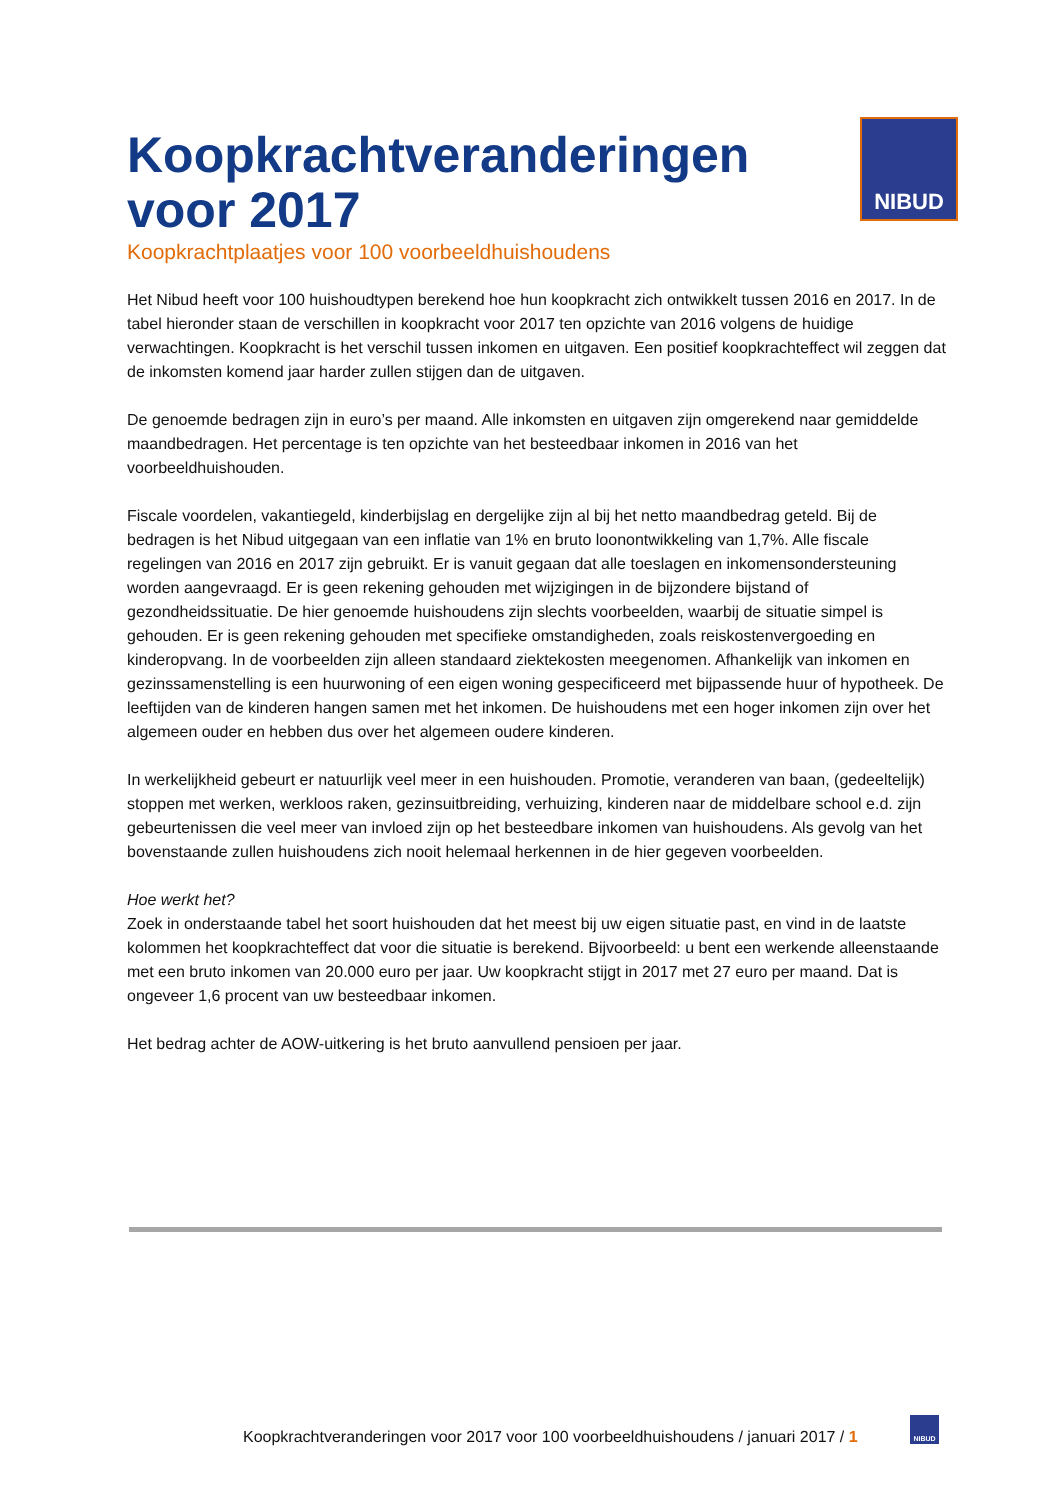Koopkrachtveranderingen
voor 2017
Koopkrachtplaatjes voor 100 voorbeeldhuishoudens
NIBUD
Het Nibud heeft voor 100 huishoudtypen berekend hoe hun koopkracht zich ontwikkelt tussen 2016 en 2017. In de tabel hieronder staan de verschillen in koopkracht voor 2017 ten opzichte van 2016 volgens de huidige verwachtingen. Koopkracht is het verschil tussen inkomen en uitgaven. Een positief koopkrachteffect wil zeggen dat de inkomsten komend jaar harder zullen stijgen dan de uitgaven.
De genoemde bedragen zijn in euro’s per maand. Alle inkomsten en uitgaven zijn omgerekend naar gemiddelde maandbedragen. Het percentage is ten opzichte van het besteedbaar inkomen in 2016 van het voorbeeldhuishouden.
Fiscale voordelen, vakantiegeld, kinderbijslag en dergelijke zijn al bij het netto maandbedrag geteld. Bij de bedragen is het Nibud uitgegaan van een inflatie van 1% en bruto loonontwikkeling van 1,7%. Alle fiscale regelingen van 2016 en 2017 zijn gebruikt. Er is vanuit gegaan dat alle toeslagen en inkomensondersteuning worden aangevraagd. Er is geen rekening gehouden met wijzigingen in de bijzondere bijstand of gezondheidssituatie. De hier genoemde huishoudens zijn slechts voorbeelden, waarbij de situatie simpel is gehouden. Er is geen rekening gehouden met specifieke omstandigheden, zoals reiskostenvergoeding en kinderopvang. In de voorbeelden zijn alleen standaard ziektekosten meegenomen. Afhankelijk van inkomen en gezinssamenstelling is een huurwoning of een eigen woning gespecificeerd met bijpassende huur of hypotheek. De leeftijden van de kinderen hangen samen met het inkomen. De huishoudens met een hoger inkomen zijn over het algemeen ouder en hebben dus over het algemeen oudere kinderen.
In werkelijkheid gebeurt er natuurlijk veel meer in een huishouden. Promotie, veranderen van baan, (gedeeltelijk) stoppen met werken, werkloos raken, gezinsuitbreiding, verhuizing, kinderen naar de middelbare school e.d. zijn gebeurtenissen die veel meer van invloed zijn op het besteedbare inkomen van huishoudens. Als gevolg van het bovenstaande zullen huishoudens zich nooit helemaal herkennen in de hier gegeven voorbeelden.
Hoe werkt het?
Zoek in onderstaande tabel het soort huishouden dat het meest bij uw eigen situatie past, en vind in de laatste kolommen het koopkrachteffect dat voor die situatie is berekend. Bijvoorbeeld: u bent een werkende alleenstaande met een bruto inkomen van 20.000 euro per jaar. Uw koopkracht stijgt in 2017 met 27 euro per maand. Dat is ongeveer 1,6 procent van uw besteedbaar inkomen.
Het bedrag achter de AOW-uitkering is het bruto aanvullend pensioen per jaar.
Koopkrachtveranderingen voor 2017 voor 100 voorbeeldhuishoudens / januari 2017 / 1
NIBUD